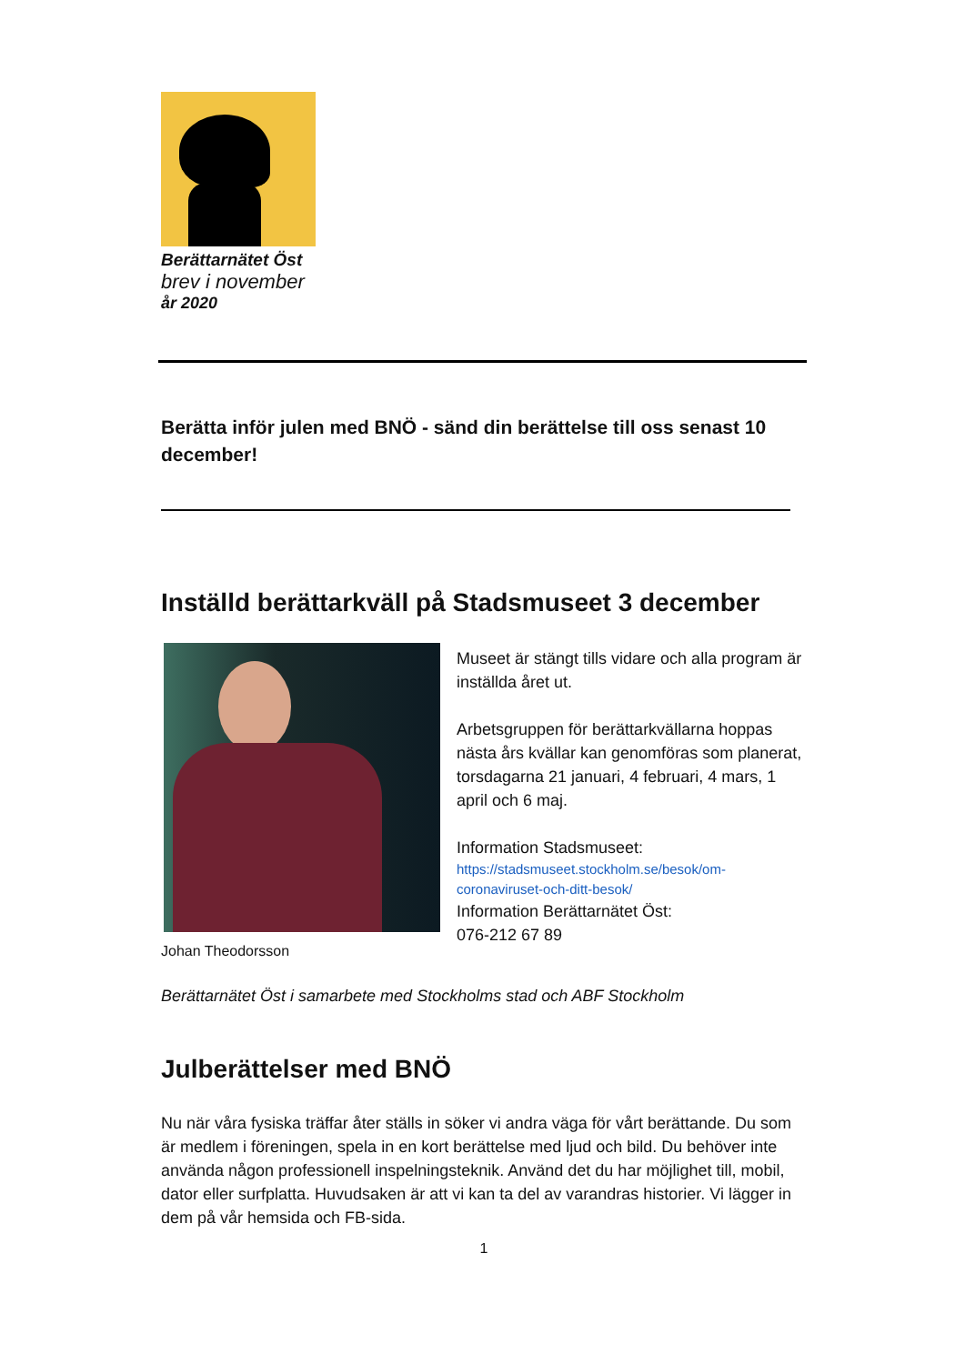Berättarnätet Öst
brev i november
år 2020
Berätta inför julen med BNÖ - sänd din berättelse till oss senast 10 december!
Inställd berättarkväll på Stadsmuseet 3 december
Johan Theodorsson
Museet är stängt tills vidare och alla program är inställda året ut.
Arbetsgruppen för berättarkvällarna hoppas nästa års kvällar kan genomföras som planerat, torsdagarna 21 januari, 4 februari, 4 mars, 1 april och 6 maj.
Information Stadsmuseet:
https://stadsmuseet.stockholm.se/besok/om-coronaviruset-och-ditt-besok/
Information Berättarnätet Öst:
076-212 67 89
Berättarnätet Öst i samarbete med Stockholms stad och ABF Stockholm
Julberättelser med BNÖ
Nu när våra fysiska träffar åter ställs in söker vi andra väga för vårt berättande. Du som är medlem i föreningen, spela in en kort berättelse med ljud och bild. Du behöver inte använda någon professionell inspelningsteknik. Använd det du har möjlighet till, mobil, dator eller surfplatta. Huvudsaken är att vi kan ta del av varandras historier. Vi lägger in dem på vår hemsida och FB-sida.
1